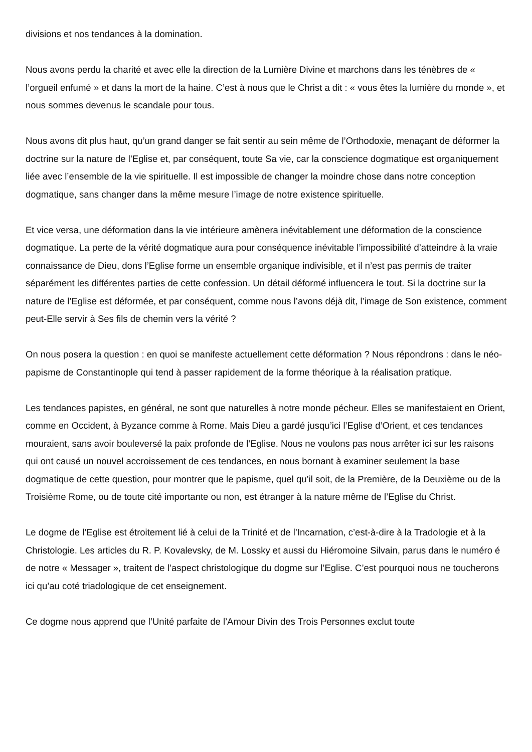divisions et nos tendances à la domination.
Nous avons perdu la charité et avec elle la direction de la Lumière Divine et marchons dans les ténèbres de « l’orgueil enfumé » et dans la mort de la haine. C’est à nous que le Christ a dit : « vous êtes la lumière du monde », et nous sommes devenus le scandale pour tous.
Nous avons dit plus haut, qu’un grand danger se fait sentir au sein même de l’Orthodoxie, menaçant de déformer la doctrine sur la nature de l’Eglise et, par conséquent, toute Sa vie, car la conscience dogmatique est organiquement liée avec l’ensemble de la vie spirituelle. Il est impossible de changer la moindre chose dans notre conception dogmatique, sans changer dans la même mesure l’image de notre existence spirituelle.
Et vice versa, une déformation dans la vie intérieure amènera inévitablement une déformation de la conscience dogmatique. La perte de la vérité dogmatique aura pour conséquence inévitable l’impossibilité d’atteindre à la vraie connaissance de Dieu, dons l’Eglise forme un ensemble organique indivisible, et il n’est pas permis de traiter séparément les différentes parties de cette confession. Un détail déformé influencera le tout. Si la doctrine sur la nature de l’Eglise est déformée, et par conséquent, comme nous l’avons déjà dit, l’image de Son existence, comment peut-Elle servir à Ses fils de chemin vers la vérité ?
On nous posera la question : en quoi se manifeste actuellement cette déformation ? Nous répondrons : dans le néo-papisme de Constantinople qui tend à passer rapidement de la forme théorique à la réalisation pratique.
Les tendances papistes, en général, ne sont que naturelles à notre monde pécheur. Elles se manifestaient en Orient, comme en Occident, à Byzance comme à Rome. Mais Dieu a gardé jusqu’ici l’Eglise d’Orient, et ces tendances mouraient, sans avoir bouleversé la paix profonde de l’Eglise. Nous ne voulons pas nous arrêter ici sur les raisons qui ont causé un nouvel accroissement de ces tendances, en nous bornant à examiner seulement la base dogmatique de cette question, pour montrer que le papisme, quel qu’il soit, de la Première, de la Deuxième ou de la Troisième Rome, ou de toute cité importante ou non, est étranger à la nature même de l’Eglise du Christ.
Le dogme de l’Eglise est étroitement lié à celui de la Trinité et de l’Incarnation, c’est-à-dire à la Tradologie et à la Christologie. Les articles du R. P. Kovalevsky, de M. Lossky et aussi du Hiéromoine Silvain, parus dans le numéro é de notre « Messager », traitent de l’aspect christologique du dogme sur l’Eglise. C’est pourquoi nous ne toucherons ici qu’au coté triadologique de cet enseignement.
Ce dogme nous apprend que l’Unité parfaite de l’Amour Divin des Trois Personnes exclut toute